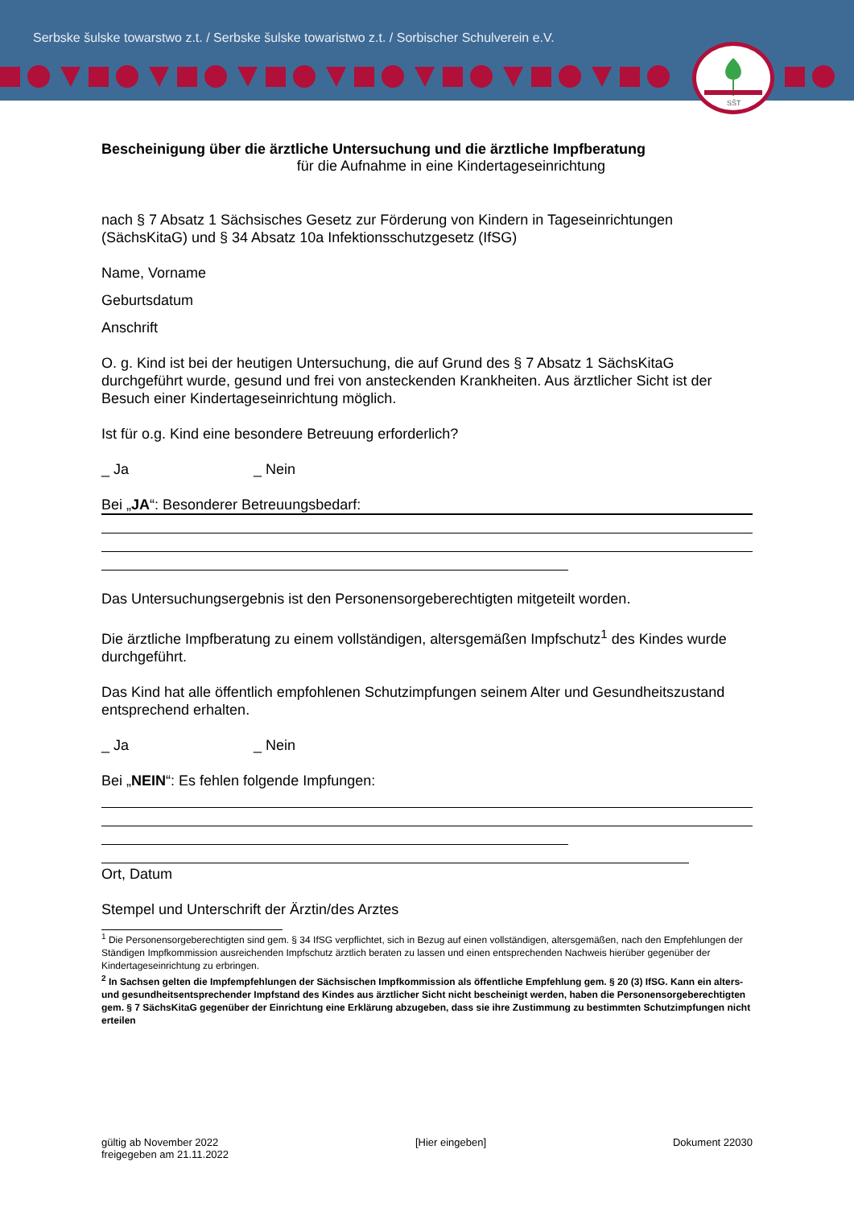Serbske šulske towarstwo z.t. / Serbske šulske towaristwo z.t. / Sorbischer Schulverein e.V.
SŠT
Bescheinigung über die ärztliche Untersuchung und die ärztliche Impfberatung
für die Aufnahme in eine Kindertageseinrichtung
nach § 7 Absatz 1 Sächsisches Gesetz zur Förderung von Kindern in Tageseinrichtungen (SächsKitaG) und § 34 Absatz 10a Infektionsschutzgesetz (IfSG)
Name, Vorname
Geburtsdatum
Anschrift
O. g. Kind ist bei der heutigen Untersuchung, die auf Grund des § 7 Absatz 1 SächsKitaG durchgeführt wurde, gesund und frei von ansteckenden Krankheiten. Aus ärztlicher Sicht ist der Besuch einer Kindertageseinrichtung möglich.
Ist für o.g. Kind eine besondere Betreuung erforderlich?
_ Ja _ Nein
Bei „JA“: Besonderer Betreuungsbedarf:
Das Untersuchungsergebnis ist den Personensorgeberechtigten mitgeteilt worden.
Die ärztliche Impfberatung zu einem vollständigen, altersgemäßen Impfschutz<sup>1</sup> des Kindes wurde durchgeführt.
Das Kind hat alle öffentlich empfohlenen Schutzimpfungen seinem Alter und Gesundheitszustand entsprechend erhalten.
_ Ja _ Nein
Bei „NEIN“: Es fehlen folgende Impfungen:
Ort, Datum
Stempel und Unterschrift der Ärztin/des Arztes
<sup>1</sup> Die Personensorgeberechtigten sind gem. § 34 IfSG verpflichtet, sich in Bezug auf einen vollständigen, altersgemäßen, nach den Empfehlungen der Ständigen Impfkommission ausreichenden Impfschutz ärztlich beraten zu lassen und einen entsprechenden Nachweis hierüber gegenüber der Kindertageseinrichtung zu erbringen.
<sup>2</sup> In Sachsen gelten die Impfempfehlungen der Sächsischen Impfkommission als öffentliche Empfehlung gem. § 20 (3) IfSG. Kann ein alters- und gesundheitsentsprechender Impfstand des Kindes aus ärztlicher Sicht nicht bescheinigt werden, haben die Personensorgeberechtigten gem. § 7 SächsKitaG gegenüber der Einrichtung eine Erklärung abzugeben, dass sie ihre Zustimmung zu bestimmten Schutzimpfungen nicht erteilen
gültig ab November 2022
freigegeben am 21.11.2022
[Hier eingeben] Dokument 22030